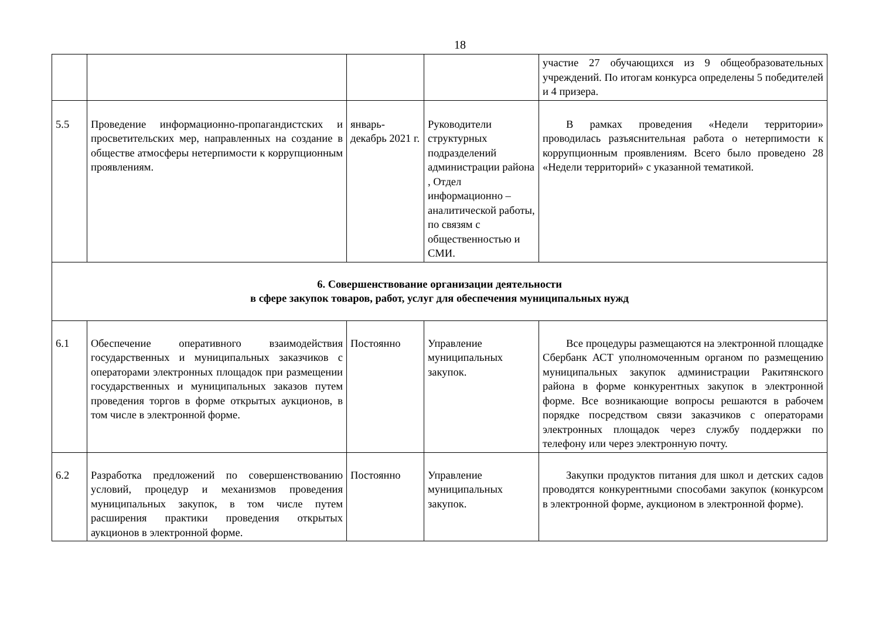18
| | | | | участие 27 обучающихся из 9 общеобразовательных учреждений. По итогам конкурса определены 5 победителей и 4 призера. |
| 5.5 | Проведение информационно-пропагандистских и просветительских мер, направленных на создание в обществе атмосферы нетерпимости к коррупционным проявлениям. | январь-декабрь 2021 г. | Руководители структурных подразделений администрации района , Отдел информационно – аналитической работы, по связям с общественностью и СМИ. | В рамках проведения «Недели территории» проводилась разъяснительная работа о нетерпимости к коррупционным проявлениям. Всего было проведено 28 «Недели территорий» с указанной тематикой. |
| 6. Совершенствование организации деятельности в сфере закупок товаров, работ, услуг для обеспечения муниципальных нужд | | | | |
| 6.1 | Обеспечение оперативного взаимодействия государственных и муниципальных заказчиков с операторами электронных площадок при размещении государственных и муниципальных заказов путем проведения торгов в форме открытых аукционов, в том числе в электронной форме. | Постоянно | Управление муниципальных закупок. | Все процедуры размещаются на электронной площадке Сбербанк АСТ уполномоченным органом по размещению муниципальных закупок администрации Ракитянского района в форме конкурентных закупок в электронной форме. Все возникающие вопросы решаются в рабочем порядке посредством связи заказчиков с операторами электронных площадок через службу поддержки по телефону или через электронную почту. |
| 6.2 | Разработка предложений по совершенствованию условий, процедур и механизмов проведения муниципальных закупок, в том числе путем расширения практики проведения открытых аукционов в электронной форме. | Постоянно | Управление муниципальных закупок. | Закупки продуктов питания для школ и детских садов проводятся конкурентными способами закупок (конкурсом в электронной форме, аукционом в электронной форме). |